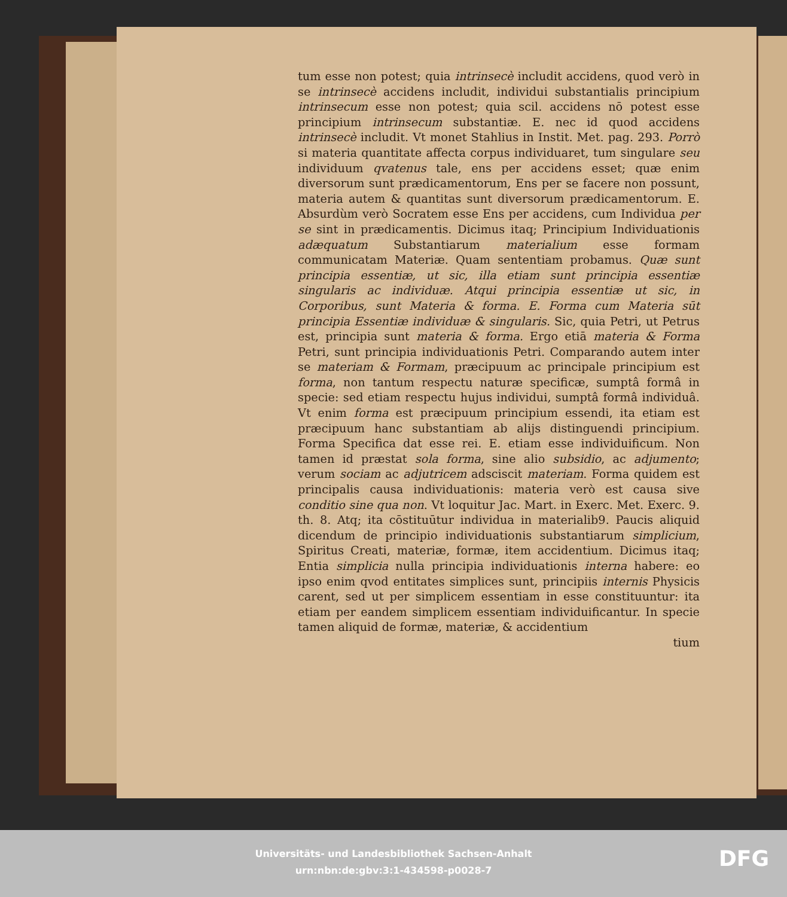tum esse non potest; quia intrinsecè includit accidens, quod verò in se intrinsecè accidens includit, individui substantialis principium intrinsecum esse non potest; quia scil. accidens nō potest esse principium intrinsecum substantiæ. E. nec id quod accidens intrinsecè includit. Vt monet Stahlius in Instit. Met. pag. 293. Porrò si materia quantitate affecta corpus individuaret, tum singulare seu individuum qvatenus tale, ens per accidens esset; quæ enim diversorum sunt prædicamentorum, Ens per se facere non possunt, materia autem & quantitas sunt diversorum prædicamentorum. E. Absurdùm verò Socratem esse Ens per accidens, cum Individua per se sint in prædicamentis. Dicimus itaq; Principium Individuationis adæquatum Substantiarum materialium esse formam communicatam Materiæ. Quam sententiam probamus. Quæ sunt principia essentiæ, ut sic, illa etiam sunt principia essentiæ singularis ac individuæ. Atqui principia essentiæ ut sic, in Corporibus, sunt Materia & forma. E. Forma cum Materia sūt principia Essentiæ individuæ & singularis. Sic, quia Petri, ut Petrus est, principia sunt materia & forma. Ergo etiā materia & Forma Petri, sunt principia individuationis Petri. Comparando autem inter se materiam & Formam, præcipuum ac principale principium est forma, non tantum respectu naturæ specificæ, sumptâ formâ in specie: sed etiam respectu hujus individui, sumptâ formâ individuâ. Vt enim forma est præcipuum principium essendi, ita etiam est præcipuum hanc substantiam ab alijs distinguendi principium. Forma Specifica dat esse rei. E. etiam esse individuificum. Non tamen id præstat sola forma, sine alio subsidio, ac adjumento; verum sociam ac adjutricem adsciscit materiam. Forma quidem est principalis causa individuationis: materia verò est causa sive conditio sine qua non. Vt loquitur Jac. Mart. in Exerc. Met. Exerc. 9. th. 8. Atq; ita cōstituūtur individua in materialib9. Paucis aliquid dicendum de principio individuationis substantiarum simplicium, Spiritus Creati, materiæ, formæ, item accidentium. Dicimus itaq; Entia simplicia nulla principia individuationis interna habere: eo ipso enim qvod entitates simplices sunt, principiis internis Physicis carent, sed ut per simplicem essentiam in esse constituuntur: ita etiam per eandem simplicem essentiam individuificantur. In specie tamen aliquid de formæ, materiæ, & accidentium
tium
Universitäts- und Landesbibliothek Sachsen-Anhalt
urn:nbn:de:gbv:3:1-434598-p0028-7
DFG